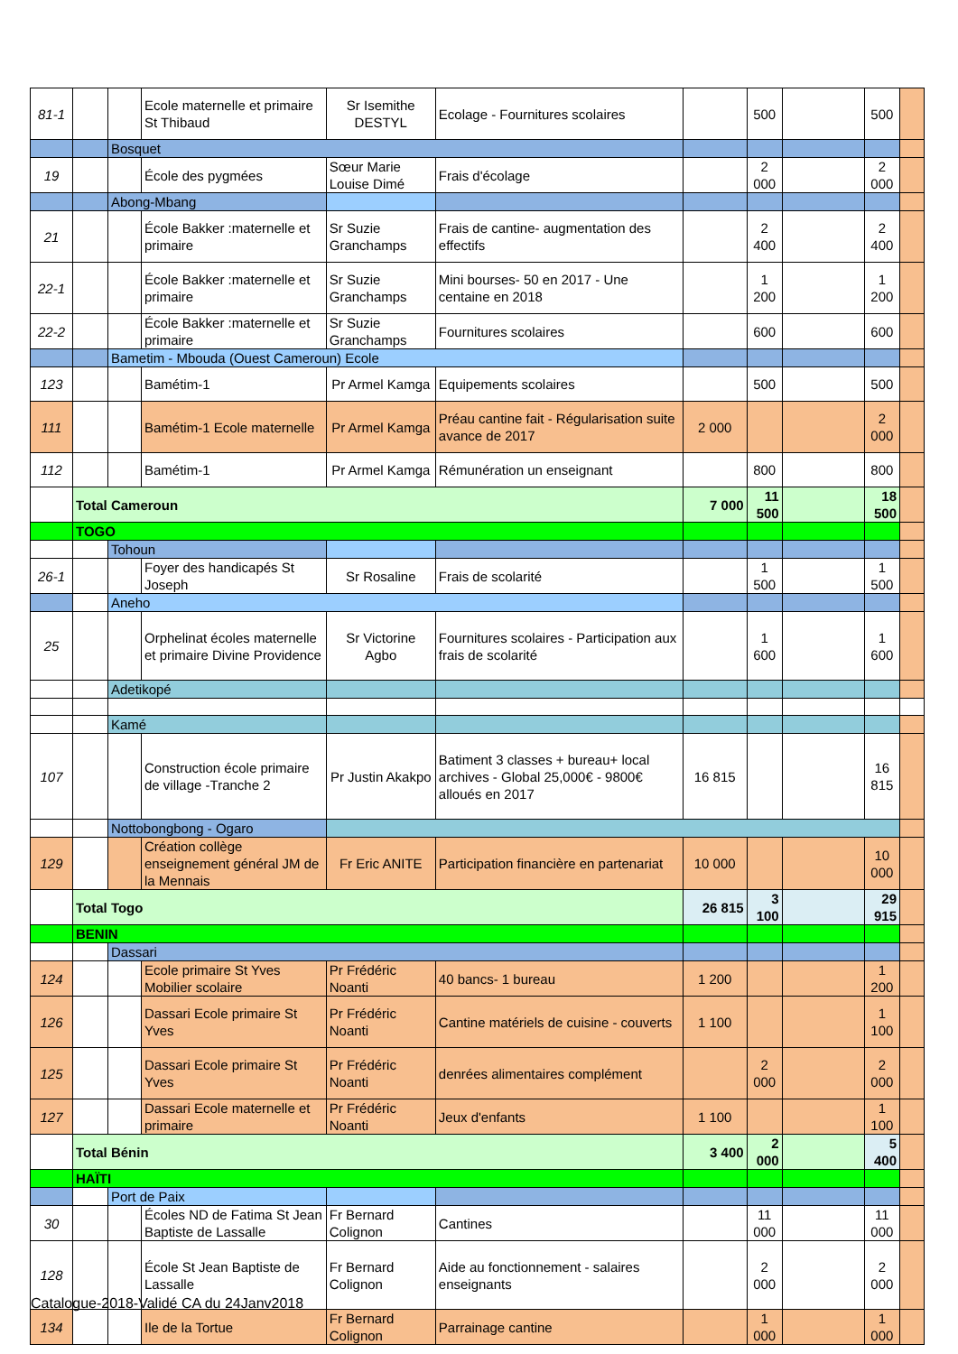| 81-1 | | | Ecole maternelle et primaire St Thibaud | Sr Isemithe DESTYL | Ecolage - Fournitures scolaires | | 500 | | 500 | |
| | | Bosquet | | | | | | | | |
| 19 | | | École des pygmées | Sœur Marie Louise Dimé | Frais d'écolage | | 2 000 | | 2 000 | |
| | | Abong-Mbang | | | | | | | | |
| 21 | | | École Bakker :maternelle et primaire | Sr Suzie Granchamps | Frais de cantine- augmentation des effectifs | | 2 400 | | 2 400 | |
| 22-1 | | | École Bakker :maternelle et primaire | Sr Suzie Granchamps | Mini bourses- 50 en 2017 - Une centaine en 2018 | | 1 200 | | 1 200 | |
| 22-2 | | | École Bakker :maternelle et primaire | Sr Suzie Granchamps | Fournitures scolaires | | 600 | | 600 | |
| | | Bametim - Mbouda (Ouest Cameroun) Ecole | | | | | | | | |
| 123 | | | Bamétim-1 | Pr Armel Kamga | Equipements scolaires | | 500 | | 500 | |
| 111 | | | Bamétim-1 Ecole maternelle | Pr Armel Kamga | Préau cantine fait - Régularisation suite avance de 2017 | 2 000 | | | 2 000 | |
| 112 | | | Bamétim-1 | Pr Armel Kamga | Rémunération un enseignant | | 800 | | 800 | |
| | Total Cameroun | | | | | 7 000 | 11 500 | | 18 500 | |
| | TOGO | | | | | | | | | |
| | | Tohoun | | | | | | | | |
| 26-1 | | | Foyer des handicapés St Joseph | Sr Rosaline | Frais de scolarité | | 1 500 | | 1 500 | |
| | | Aneho | | | | | | | | |
| 25 | | | Orphelinat écoles maternelle et primaire Divine Providence | Sr Victorine Agbo | Fournitures scolaires - Participation aux frais de scolarité | | 1 600 | | 1 600 | |
| | | Adetikopé | | | | | | | | |
| | | Kamé | | | | | | | | |
| 107 | | | Construction école primaire de village -Tranche 2 | Pr Justin Akakpo | Batiment 3 classes + bureau+ local archives - Global 25,000€ - 9800€ alloués en 2017 | 16 815 | | | 16 815 | |
| | | Nottobongbong - Ogaro | | | | | | | | |
| 129 | | | Création collège enseignement général JM de la Mennais | Fr Eric ANITE | Participation financière en partenariat | 10 000 | | | 10 000 | |
| | Total Togo | | | | | 26 815 | 3 100 | | 29 915 | |
| | BENIN | | | | | | | | | |
| | | Dassari | | | | | | | | |
| 124 | | | Ecole primaire St Yves Mobilier scolaire | Pr Frédéric Noanti | 40 bancs- 1 bureau | 1 200 | | | 1 200 | |
| 126 | | | Dassari Ecole primaire St Yves | Pr Frédéric Noanti | Cantine matériels de cuisine - couverts | 1 100 | | | 1 100 | |
| 125 | | | Dassari Ecole primaire St Yves | Pr Frédéric Noanti | denrées alimentaires complément | | 2 000 | | 2 000 | |
| 127 | | | Dassari Ecole maternelle et primaire | Pr Frédéric Noanti | Jeux d'enfants | 1 100 | | | 1 100 | |
| | Total Bénin | | | | | 3 400 | 2 000 | | 5 400 | |
| | HAÏTI | | | | | | | | | |
| | | Port de Paix | | | | | | | | |
| 30 | | | Écoles ND de Fatima St Jean Baptiste de Lassalle | Fr Bernard Colignon | Cantines | | 11 000 | | 11 000 | |
| 128 | | | École St Jean Baptiste de Lassalle | Fr Bernard Colignon | Aide au fonctionnement - salaires enseignants | | 2 000 | | 2 000 | |
| 134 | | | Ile de la Tortue | Fr Bernard Colignon | Parrainage cantine | | 1 000 | | 1 000 | |
Catalogue-2018-Validé CA du 24Janv2018